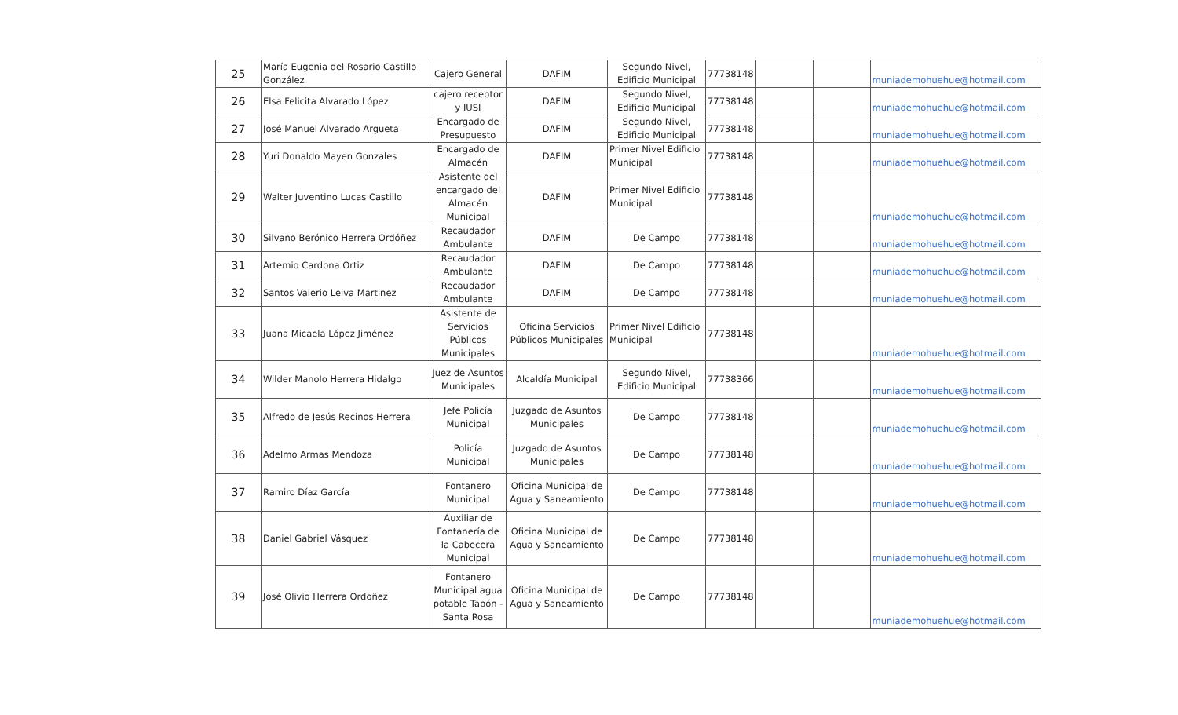| 25 | María Eugenia del Rosario Castillo González | Cajero General | DAFIM | Segundo Nivel, Edificio Municipal | 77738148 | | | muniademohuehue@hotmail.com |
| 26 | Elsa Felicita Alvarado López | cajero receptor y IUSI | DAFIM | Segundo Nivel, Edificio Municipal | 77738148 | | | muniademohuehue@hotmail.com |
| 27 | José Manuel Alvarado Argueta | Encargado de Presupuesto | DAFIM | Segundo Nivel, Edificio Municipal | 77738148 | | | muniademohuehue@hotmail.com |
| 28 | Yuri Donaldo Mayen Gonzales | Encargado de Almacén | DAFIM | Primer Nivel Edificio Municipal | 77738148 | | | muniademohuehue@hotmail.com |
| 29 | Walter Juventino Lucas Castillo | Asistente del encargado del Almacén Municipal | DAFIM | Primer Nivel Edificio Municipal | 77738148 | | | muniademohuehue@hotmail.com |
| 30 | Silvano Berónico Herrera Ordóñez | Recaudador Ambulante | DAFIM | De Campo | 77738148 | | | muniademohuehue@hotmail.com |
| 31 | Artemio Cardona Ortiz | Recaudador Ambulante | DAFIM | De Campo | 77738148 | | | muniademohuehue@hotmail.com |
| 32 | Santos Valerio Leiva Martinez | Recaudador Ambulante | DAFIM | De Campo | 77738148 | | | muniademohuehue@hotmail.com |
| 33 | Juana Micaela López Jiménez | Asistente de Servicios Públicos Municipales | Oficina Servicios Públicos Municipales | Primer Nivel Edificio Municipal | 77738148 | | | muniademohuehue@hotmail.com |
| 34 | Wilder Manolo Herrera Hidalgo | Juez de Asuntos Municipales | Alcaldía Municipal | Segundo Nivel, Edificio Municipal | 77738366 | | | muniademohuehue@hotmail.com |
| 35 | Alfredo de Jesús Recinos Herrera | Jefe Policía Municipal | Juzgado de Asuntos Municipales | De Campo | 77738148 | | | muniademohuehue@hotmail.com |
| 36 | Adelmo Armas Mendoza | Policía Municipal | Juzgado de Asuntos Municipales | De Campo | 77738148 | | | muniademohuehue@hotmail.com |
| 37 | Ramiro Díaz García | Fontanero Municipal | Oficina Municipal de Agua y Saneamiento | De Campo | 77738148 | | | muniademohuehue@hotmail.com |
| 38 | Daniel Gabriel Vásquez | Auxiliar de Fontanería de la Cabecera Municipal | Oficina Municipal de Agua y Saneamiento | De Campo | 77738148 | | | muniademohuehue@hotmail.com |
| 39 | José Olivio Herrera Ordoñez | Fontanero Municipal agua potable Tapón - Santa Rosa | Oficina Municipal de Agua y Saneamiento | De Campo | 77738148 | | | muniademohuehue@hotmail.com |